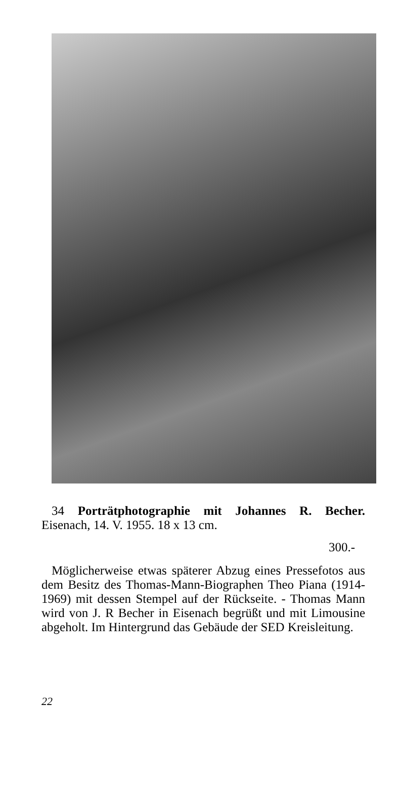34 Porträtphotographie mit Johannes R. Becher. Eisenach, 14. V. 1955. 18 x 13 cm.
300.-
Möglicherweise etwas späterer Abzug eines Pressefotos aus dem Besitz des Thomas-Mann-Biographen Theo Piana (1914-1969) mit dessen Stempel auf der Rückseite. - Thomas Mann wird von J. R Becher in Eisenach begrüßt und mit Limousine abgeholt. Im Hintergrund das Gebäude der SED Kreisleitung.
22